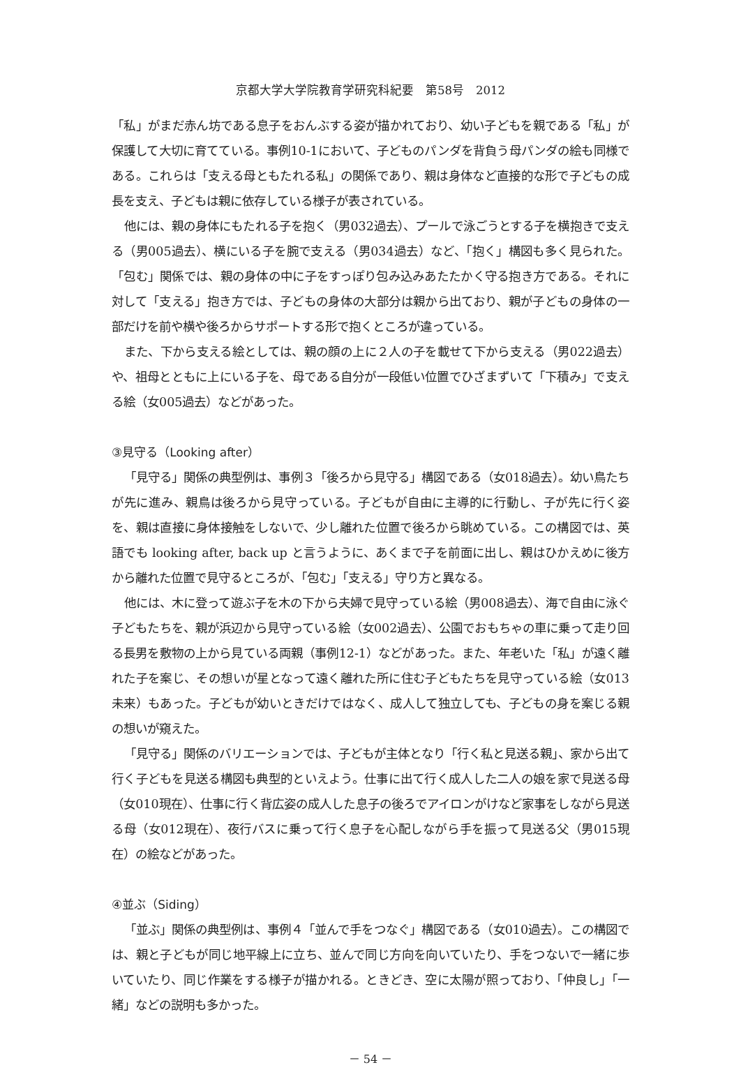京都大学大学院教育学研究科紀要　第58号　2012
「私」がまだ赤ん坊である息子をおんぶする姿が描かれており、幼い子どもを親である「私」が保護して大切に育てている。事例10-1において、子どものパンダを背負う母パンダの絵も同様である。これらは「支える母ともたれる私」の関係であり、親は身体など直接的な形で子どもの成長を支え、子どもは親に依存している様子が表されている。
他には、親の身体にもたれる子を抱く（男032過去）、プールで泳ごうとする子を横抱きで支える（男005過去）、横にいる子を腕で支える（男034過去）など、「抱く」構図も多く見られた。「包む」関係では、親の身体の中に子をすっぽり包み込みあたたかく守る抱き方である。それに対して「支える」抱き方では、子どもの身体の大部分は親から出ており、親が子どもの身体の一部だけを前や横や後ろからサポートする形で抱くところが違っている。
また、下から支える絵としては、親の顔の上に２人の子を載せて下から支える（男022過去）や、祖母とともに上にいる子を、母である自分が一段低い位置でひざまずいて「下積み」で支える絵（女005過去）などがあった。
③見守る（Looking after）
「見守る」関係の典型例は、事例３「後ろから見守る」構図である（女018過去）。幼い鳥たちが先に進み、親鳥は後ろから見守っている。子どもが自由に主導的に行動し、子が先に行く姿を、親は直接に身体接触をしないで、少し離れた位置で後ろから眺めている。この構図では、英語でも looking after, back up と言うように、あくまで子を前面に出し、親はひかえめに後方から離れた位置で見守るところが、「包む」「支える」守り方と異なる。
他には、木に登って遊ぶ子を木の下から夫婦で見守っている絵（男008過去）、海で自由に泳ぐ子どもたちを、親が浜辺から見守っている絵（女002過去）、公園でおもちゃの車に乗って走り回る長男を敷物の上から見ている両親（事例12-1）などがあった。また、年老いた「私」が遠く離れた子を案じ、その想いが星となって遠く離れた所に住む子どもたちを見守っている絵（女013未来）もあった。子どもが幼いときだけではなく、成人して独立しても、子どもの身を案じる親の想いが窺えた。
「見守る」関係のバリエーションでは、子どもが主体となり「行く私と見送る親」、家から出て行く子どもを見送る構図も典型的といえよう。仕事に出て行く成人した二人の娘を家で見送る母（女010現在）、仕事に行く背広姿の成人した息子の後ろでアイロンがけなど家事をしながら見送る母（女012現在）、夜行バスに乗って行く息子を心配しながら手を振って見送る父（男015現在）の絵などがあった。
④並ぶ（Siding）
「並ぶ」関係の典型例は、事例４「並んで手をつなぐ」構図である（女010過去）。この構図では、親と子どもが同じ地平線上に立ち、並んで同じ方向を向いていたり、手をつないで一緒に歩いていたり、同じ作業をする様子が描かれる。ときどき、空に太陽が照っており、「仲良し」「一緒」などの説明も多かった。
－ 54 －